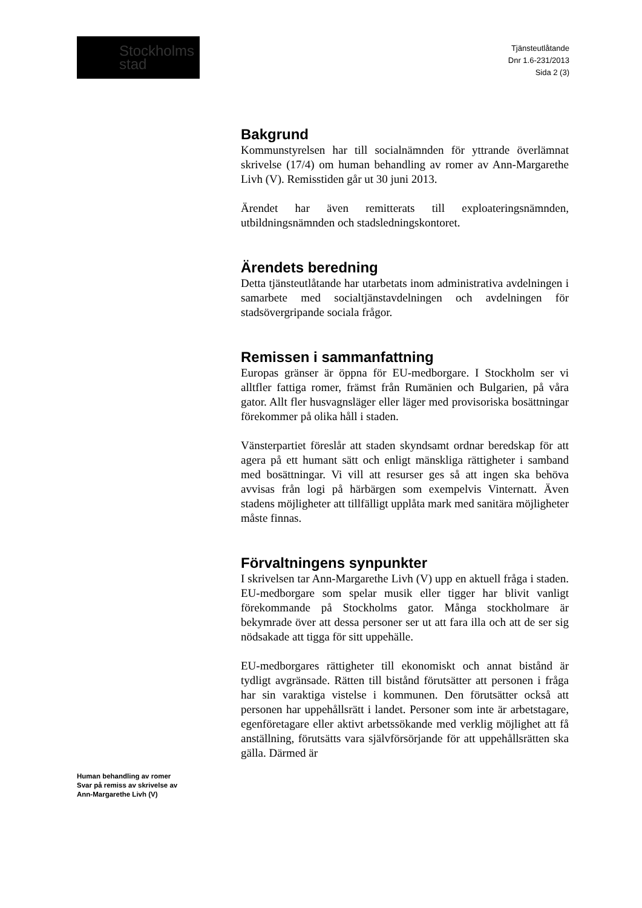Stockholms
stad
Tjänsteutlåtande
Dnr 1.6-231/2013
Sida 2 (3)
Bakgrund
Kommunstyrelsen har till socialnämnden för yttrande överlämnat skrivelse (17/4) om human behandling av romer av Ann-Margarethe Livh (V). Remisstiden går ut 30 juni 2013.
Ärendet har även remitterats till exploateringsnämnden, utbildningsnämnden och stadsledningskontoret.
Ärendets beredning
Detta tjänsteutlåtande har utarbetats inom administrativa avdelningen i samarbete med socialtjänstavdelningen och avdelningen för stadsövergripande sociala frågor.
Remissen i sammanfattning
Europas gränser är öppna för EU-medborgare. I Stockholm ser vi alltfler fattiga romer, främst från Rumänien och Bulgarien, på våra gator. Allt fler husvagnsläger eller läger med provisoriska bosättningar förekommer på olika håll i staden.
Vänsterpartiet föreslår att staden skyndsamt ordnar beredskap för att agera på ett humant sätt och enligt mänskliga rättigheter i samband med bosättningar. Vi vill att resurser ges så att ingen ska behöva avvisas från logi på härbärgen som exempelvis Vinternatt. Även stadens möjligheter att tillfälligt upplåta mark med sanitära möjligheter måste finnas.
Förvaltningens synpunkter
I skrivelsen tar Ann-Margarethe Livh (V) upp en aktuell fråga i staden. EU-medborgare som spelar musik eller tigger har blivit vanligt förekommande på Stockholms gator. Många stockholmare är bekymrade över att dessa personer ser ut att fara illa och att de ser sig nödsakade att tigga för sitt uppehälle.
EU-medborgares rättigheter till ekonomiskt och annat bistånd är tydligt avgränsade. Rätten till bistånd förutsätter att personen i fråga har sin varaktiga vistelse i kommunen. Den förutsätter också att personen har uppehållsrätt i landet. Personer som inte är arbetstagare, egenföretagare eller aktivt arbetssökande med verklig möjlighet att få anställning, förutsätts vara självförsörjande för att uppehållsrätten ska gälla. Därmed är
Human behandling av romer
Svar på remiss av skrivelse av
Ann-Margarethe Livh (V)